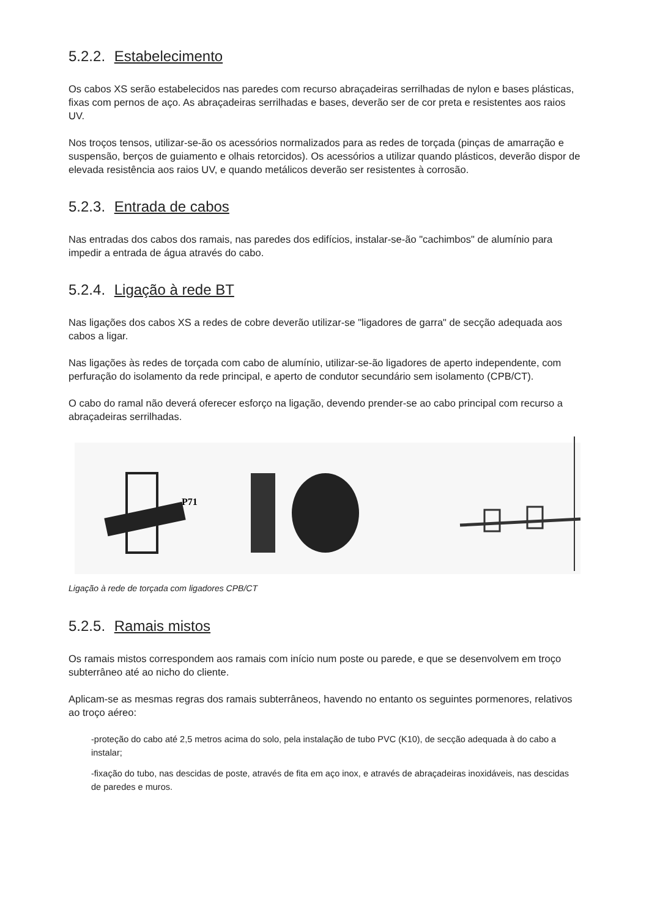5.2.2. Estabelecimento
Os cabos XS serão estabelecidos nas paredes com recurso abraçadeiras serrilhadas de nylon e bases plásticas, fixas com pernos de aço. As abraçadeiras serrilhadas e bases, deverão ser de cor preta e resistentes aos raios UV.
Nos troços tensos, utilizar-se-ão os acessórios normalizados para as redes de torçada (pinças de amarração e suspensão, berços de guiamento e olhais retorcidos). Os acessórios a utilizar quando plásticos, deverão dispor de elevada resistência aos raios UV, e quando metálicos deverão ser resistentes à corrosão.
5.2.3. Entrada de cabos
Nas entradas dos cabos dos ramais, nas paredes dos edifícios, instalar-se-ão "cachimbos" de alumínio para impedir a entrada de água através do cabo.
5.2.4. Ligação à rede BT
Nas ligações dos cabos XS a redes de cobre deverão utilizar-se "ligadores de garra" de secção adequada aos cabos a ligar.
Nas ligações às redes de torçada com cabo de alumínio, utilizar-se-ão ligadores de aperto independente, com perfuração do isolamento da rede principal, e aperto de condutor secundário sem isolamento (CPB/CT).
O cabo do ramal não deverá oferecer esforço na ligação, devendo prender-se ao cabo principal com recurso a abraçadeiras serrilhadas.
P71
Ligação à rede de torçada com ligadores CPB/CT
5.2.5. Ramais mistos
Os ramais mistos correspondem aos ramais com início num poste ou parede, e que se desenvolvem em troço subterrâneo até ao nicho do cliente.
Aplicam-se as mesmas regras dos ramais subterrâneos, havendo no entanto os seguintes pormenores, relativos ao troço aéreo:
-proteção do cabo até 2,5 metros acima do solo, pela instalação de tubo PVC (K10), de secção adequada à do cabo a instalar;
-fixação do tubo, nas descidas de poste, através de fita em aço inox, e através de abraçadeiras inoxidáveis, nas descidas de paredes e muros.